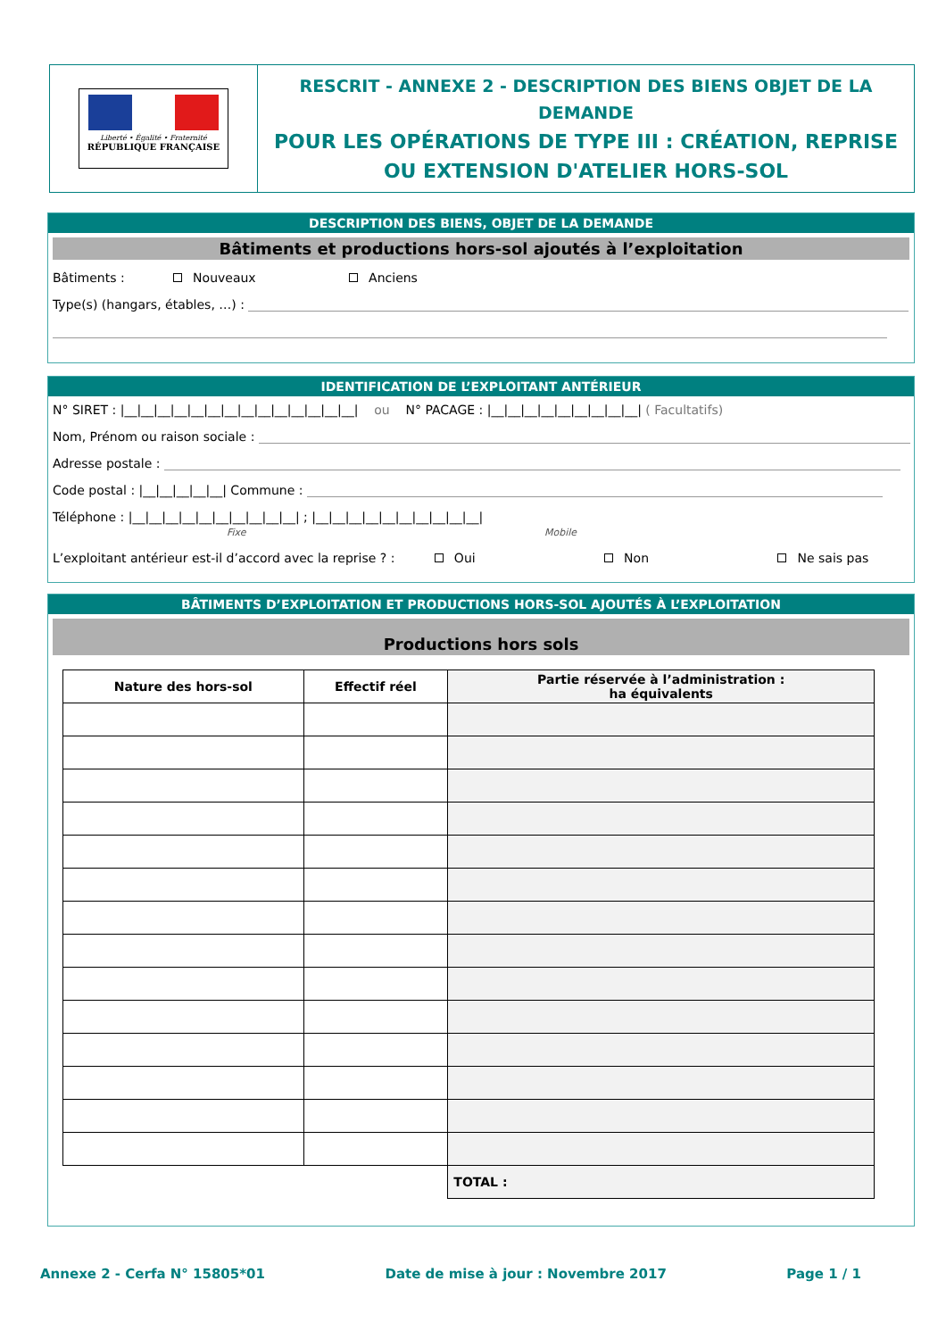Liberté • Égalité • Fraternité
RÉPUBLIQUE FRANÇAISE
RESCRIT - ANNEXE 2 - DESCRIPTION DES BIENS OBJET DE LA DEMANDE
POUR LES OPÉRATIONS DE TYPE III : CRÉATION, REPRISE OU EXTENSION D'ATELIER HORS-SOL
DESCRIPTION DES BIENS, OBJET DE LA DEMANDE
Bâtiments et productions hors-sol ajoutés à l’exploitation
Bâtiments : Nouveaux Anciens
Type(s) (hangars, étables, …) :
IDENTIFICATION DE L’EXPLOITANT ANTÉRIEUR
N° SIRET : |__|__|__|__|__|__|__|__|__|__|__|__|__|__| ou N° PACAGE : |__|__|__|__|__|__|__|__|__| ( Facultatifs)
Nom, Prénom ou raison sociale :
Adresse postale :
Code postal : |__|__|__|__|__| Commune :
Téléphone : |__|__|__|__|__|__|__|__|__|__| ; |__|__|__|__|__|__|__|__|__|__|
Fixe Mobile
L’exploitant antérieur est-il d’accord avec la reprise ? : Oui Non Ne sais pas
BÂTIMENTS D’EXPLOITATION ET PRODUCTIONS HORS-SOL AJOUTÉS À L’EXPLOITATION
Productions hors sols
| Nature des hors-sol | Effectif réel | Partie réservée à l’administration : ha équivalents |
| --- | --- | --- |
| | | TOTAL : |
Annexe 2 - Cerfa N° 15805*01 Date de mise à jour : Novembre 2017 Page 1 / 1